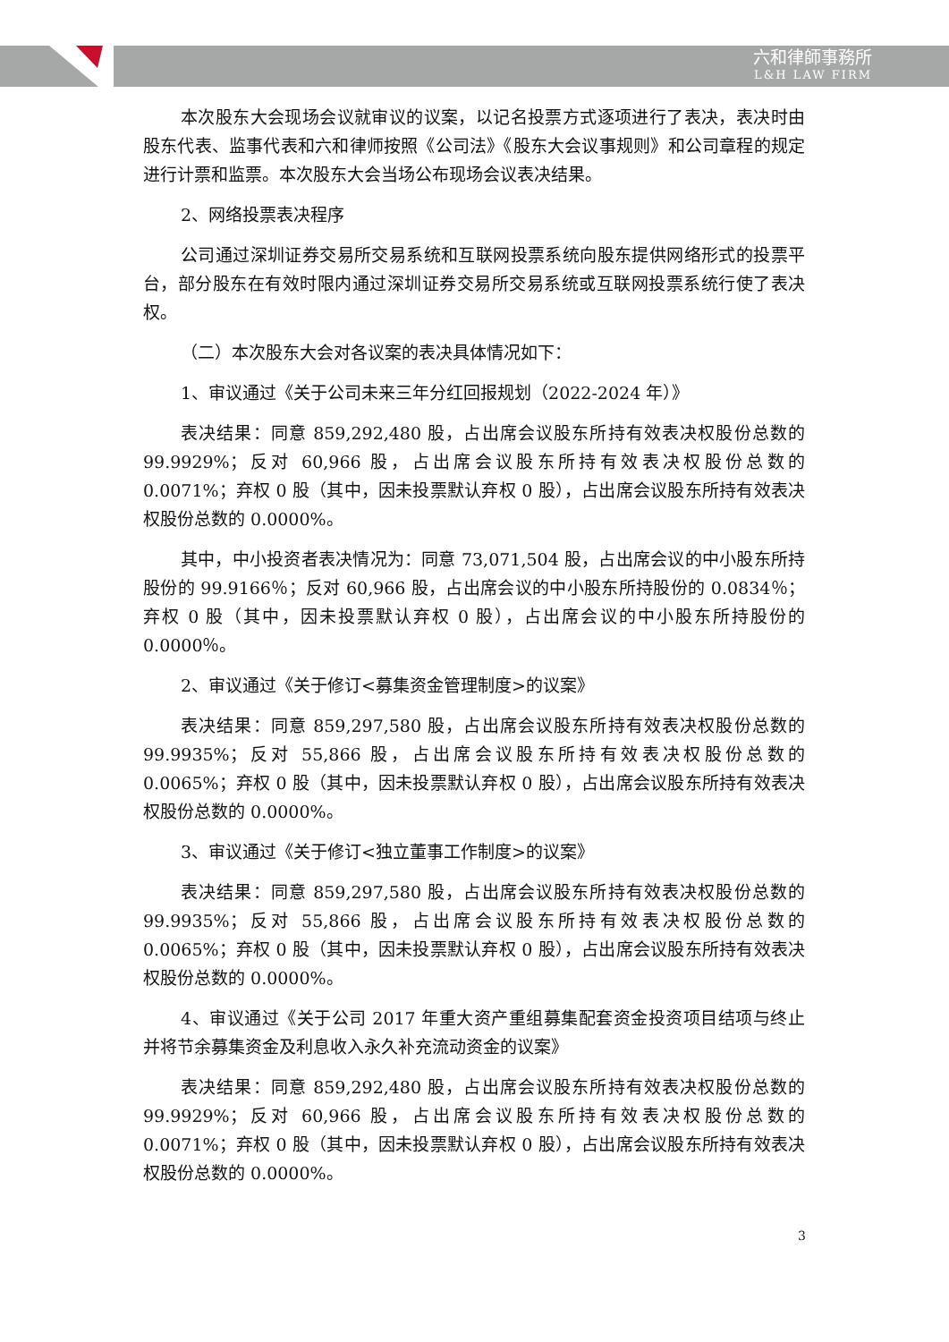六和律師事務所
L&H LAW FIRM
本次股东大会现场会议就审议的议案，以记名投票方式逐项进行了表决，表决时由股东代表、监事代表和六和律师按照《公司法》《股东大会议事规则》和公司章程的规定进行计票和监票。本次股东大会当场公布现场会议表决结果。
2、网络投票表决程序
公司通过深圳证券交易所交易系统和互联网投票系统向股东提供网络形式的投票平台，部分股东在有效时限内通过深圳证券交易所交易系统或互联网投票系统行使了表决权。
（二）本次股东大会对各议案的表决具体情况如下：
1、审议通过《关于公司未来三年分红回报规划（2022-2024 年）》
表决结果：同意 859,292,480 股，占出席会议股东所持有效表决权股份总数的 99.9929%；反对 60,966 股，占出席会议股东所持有效表决权股份总数的 0.0071%；弃权 0 股（其中，因未投票默认弃权 0 股），占出席会议股东所持有效表决权股份总数的 0.0000%。
其中，中小投资者表决情况为：同意 73,071,504 股，占出席会议的中小股东所持股份的 99.9166％；反对 60,966 股，占出席会议的中小股东所持股份的 0.0834％；弃权 0 股（其中，因未投票默认弃权 0 股），占出席会议的中小股东所持股份的 0.0000％。
2、审议通过《关于修订<募集资金管理制度>的议案》
表决结果：同意 859,297,580 股，占出席会议股东所持有效表决权股份总数的 99.9935%；反对 55,866 股，占出席会议股东所持有效表决权股份总数的 0.0065%；弃权 0 股（其中，因未投票默认弃权 0 股），占出席会议股东所持有效表决权股份总数的 0.0000%。
3、审议通过《关于修订<独立董事工作制度>的议案》
表决结果：同意 859,297,580 股，占出席会议股东所持有效表决权股份总数的 99.9935%；反对 55,866 股，占出席会议股东所持有效表决权股份总数的 0.0065%；弃权 0 股（其中，因未投票默认弃权 0 股），占出席会议股东所持有效表决权股份总数的 0.0000%。
4、审议通过《关于公司 2017 年重大资产重组募集配套资金投资项目结项与终止并将节余募集资金及利息收入永久补充流动资金的议案》
表决结果：同意 859,292,480 股，占出席会议股东所持有效表决权股份总数的 99.9929%；反对 60,966 股，占出席会议股东所持有效表决权股份总数的 0.0071%；弃权 0 股（其中，因未投票默认弃权 0 股），占出席会议股东所持有效表决权股份总数的 0.0000%。
3